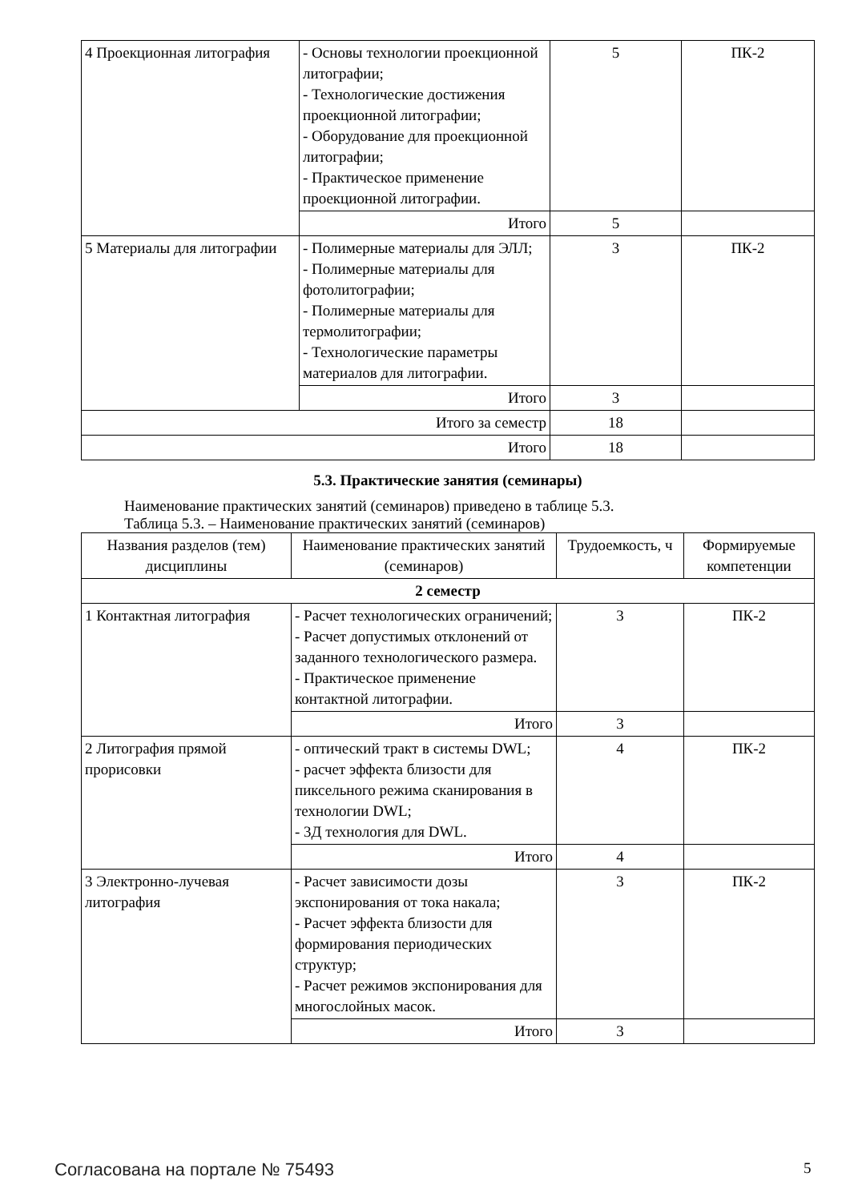| 4 Проекционная литография | - Основы технологии проекционной литографии; - Технологические достижения проекционной литографии; - Оборудование для проекционной литографии; - Практическое применение проекционной литографии. | 5 | ПК-2 |
| | Итого | 5 | |
| 5 Материалы для литографии | - Полимерные материалы для ЭЛЛ; - Полимерные материалы для фотолитографии; - Полимерные материалы для термолитографии; - Технологические параметры материалов для литографии. | 3 | ПК-2 |
| | Итого | 3 | |
| Итого за семестр | | 18 | |
| Итого | | 18 | |
5.3. Практические занятия (семинары)
Наименование практических занятий (семинаров) приведено в таблице 5.3.
Таблица 5.3. – Наименование практических занятий (семинаров)
| Названия разделов (тем) дисциплины | Наименование практических занятий (семинаров) | Трудоемкость, ч | Формируемые компетенции |
| --- | --- | --- | --- |
| 2 семестр | | | |
| 1 Контактная литография | - Расчет технологических ограничений; - Расчет допустимых отклонений от заданного технологического размера. - Практическое применение контактной литографии. | 3 | ПК-2 |
| | Итого | 3 | |
| 2 Литография прямой прорисовки | - оптический тракт в системы DWL; - расчет эффекта близости для пиксельного режима сканирования в технологии DWL; - 3Д технология для DWL. | 4 | ПК-2 |
| | Итого | 4 | |
| 3 Электронно-лучевая литография | - Расчет зависимости дозы экспонирования от тока накала; - Расчет эффекта близости для формирования периодических структур; - Расчет режимов экспонирования для многослойных масок. | 3 | ПК-2 |
| | Итого | 3 | |
Согласована на портале № 75493 5